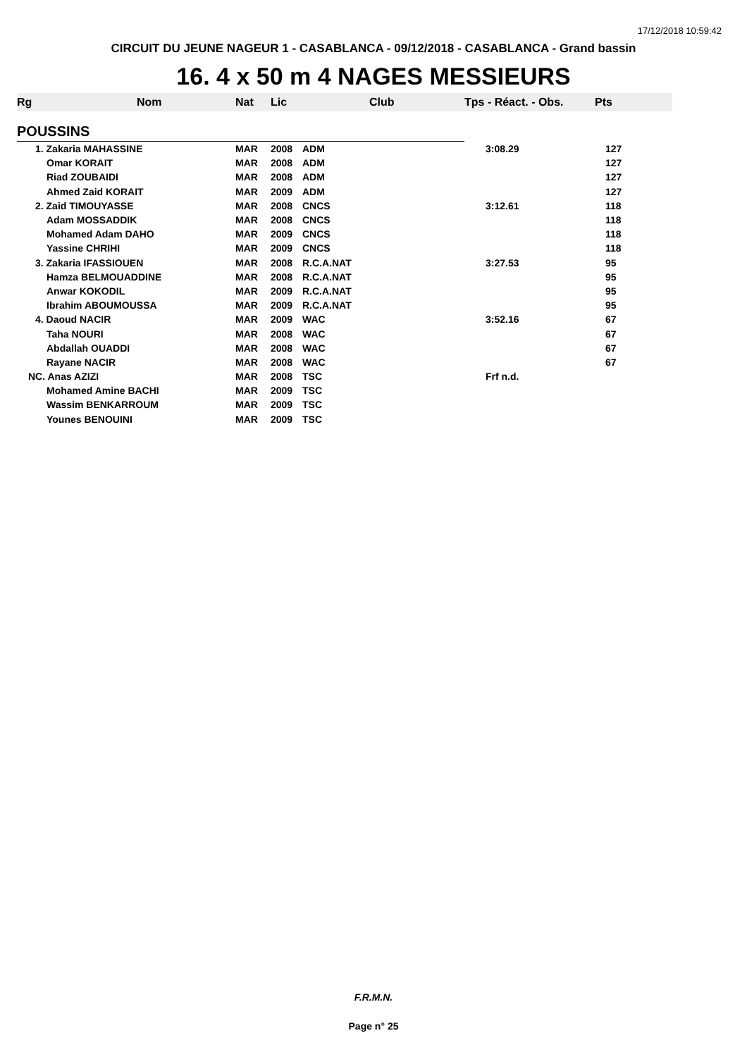17/12/2018 10:59:42
CIRCUIT DU JEUNE NAGEUR 1 - CASABLANCA - 09/12/2018 - CASABLANCA - Grand bassin
16. 4 x 50 m 4 NAGES MESSIEURS
| Rg | Nom | Nat | Lic | Club | Tps - Réact. - Obs. | Pts |
| --- | --- | --- | --- | --- | --- | --- |
| POUSSINS | | | | | | |
| 1. Zakaria MAHASSINE | | MAR | 2008 | ADM | 3:08.29 | 127 |
| Omar KORAIT | | MAR | 2008 | ADM | | 127 |
| Riad ZOUBAIDI | | MAR | 2008 | ADM | | 127 |
| Ahmed Zaid KORAIT | | MAR | 2009 | ADM | | 127 |
| 2. Zaid TIMOUYASSE | | MAR | 2008 | CNCS | 3:12.61 | 118 |
| Adam MOSSADDIK | | MAR | 2008 | CNCS | | 118 |
| Mohamed Adam DAHO | | MAR | 2009 | CNCS | | 118 |
| Yassine CHRIHI | | MAR | 2009 | CNCS | | 118 |
| 3. Zakaria IFASSIOUEN | | MAR | 2008 | R.C.A.NAT | 3:27.53 | 95 |
| Hamza BELMOUADDINE | | MAR | 2008 | R.C.A.NAT | | 95 |
| Anwar KOKODIL | | MAR | 2009 | R.C.A.NAT | | 95 |
| Ibrahim ABOUMOUSSA | | MAR | 2009 | R.C.A.NAT | | 95 |
| 4. Daoud NACIR | | MAR | 2009 | WAC | 3:52.16 | 67 |
| Taha NOURI | | MAR | 2008 | WAC | | 67 |
| Abdallah OUADDI | | MAR | 2008 | WAC | | 67 |
| Rayane NACIR | | MAR | 2008 | WAC | | 67 |
| NC. Anas AZIZI | | MAR | 2008 | TSC | Frf n.d. | |
| Mohamed Amine BACHI | | MAR | 2009 | TSC | | |
| Wassim BENKARROUM | | MAR | 2009 | TSC | | |
| Younes BENOUINI | | MAR | 2009 | TSC | | |
F.R.M.N.
Page n° 25